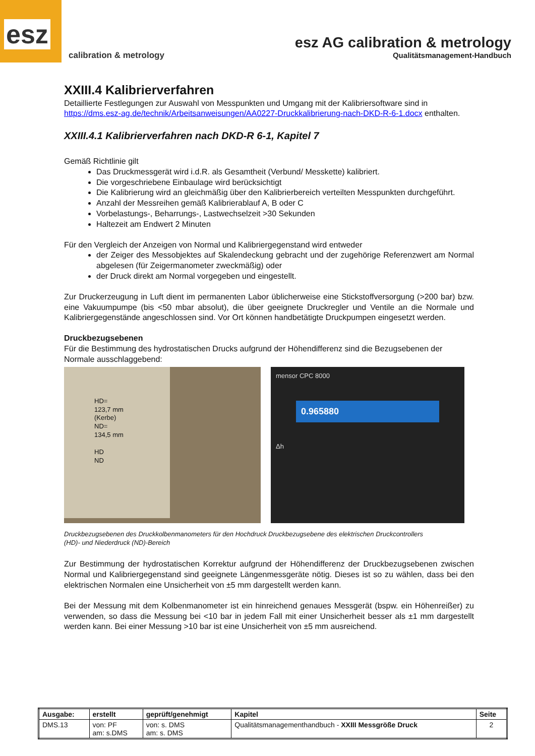esz
calibration & metrology
esz AG calibration & metrology
Qualitätsmanagement-Handbuch
XXIII.4 Kalibrierverfahren
Detaillierte Festlegungen zur Auswahl von Messpunkten und Umgang mit der Kalibriersoftware sind in https://dms.esz-ag.de/technik/Arbeitsanweisungen/AA0227-Druckkalibrierung-nach-DKD-R-6-1.docx enthalten.
XXIII.4.1 Kalibrierverfahren nach DKD-R 6-1, Kapitel 7
Gemäß Richtlinie gilt
Das Druckmessgerät wird i.d.R. als Gesamtheit (Verbund/ Messkette) kalibriert.
Die vorgeschriebene Einbaulage wird berücksichtigt
Die Kalibrierung wird an gleichmäßig über den Kalibrierbereich verteilten Messpunkten durchgeführt.
Anzahl der Messreihen gemäß Kalibrierablauf A, B oder C
Vorbelastungs-, Beharrungs-, Lastwechselzeit >30 Sekunden
Haltezeit am Endwert 2 Minuten
Für den Vergleich der Anzeigen von Normal und Kalibriergegenstand wird entweder
der Zeiger des Messobjektes auf Skalendeckung gebracht und der zugehörige Referenzwert am Normal abgelesen (für Zeigermanometer zweckmäßig) oder
der Druck direkt am Normal vorgegeben und eingestellt.
Zur Druckerzeugung in Luft dient im permanenten Labor üblicherweise eine Stickstoffversorgung (>200 bar) bzw. eine Vakuumpumpe (bis <50 mbar absolut), die über geeignete Druckregler und Ventile an die Normale und Kalibriergegenstände angeschlossen sind. Vor Ort können handbetätigte Druckpumpen eingesetzt werden.
Druckbezugsebenen
Für die Bestimmung des hydrostatischen Drucks aufgrund der Höhendifferenz sind die Bezugsebenen der Normale ausschlaggebend:
HD=
123,7 mm
(Kerbe)
ND=
134,5 mm
HD
ND
mensor CPC 8000
0.965880
Δh
Druckbezugsebenen des Druckkolbenmanometers für den Hochdruck (HD)- und Niederdruck (ND)-Bereich
Druckbezugsebene des elektrischen Druckcontrollers
Zur Bestimmung der hydrostatischen Korrektur aufgrund der Höhendifferenz der Druckbezugsebenen zwischen Normal und Kalibriergegenstand sind geeignete Längenmessgeräte nötig. Dieses ist so zu wählen, dass bei den elektrischen Normalen eine Unsicherheit von ±5 mm dargestellt werden kann.
Bei der Messung mit dem Kolbenmanometer ist ein hinreichend genaues Messgerät (bspw. ein Höhenreißer) zu verwenden, so dass die Messung bei <10 bar in jedem Fall mit einer Unsicherheit besser als ±1 mm dargestellt werden kann. Bei einer Messung >10 bar ist eine Unsicherheit von ±5 mm ausreichend.
| Ausgabe: | erstellt | geprüft/genehmigt | Kapitel | Seite |
| --- | --- | --- | --- | --- |
| DMS.13 | von: PF am: s.DMS | von: s. DMS am: s. DMS | Qualitätsmanagementhandbuch - XXIII Messgröße Druck | 2 |